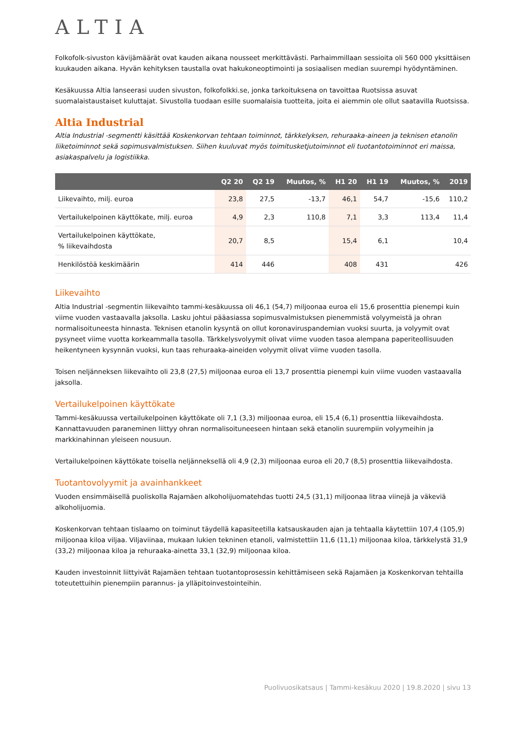ALTIA
Folkofolk-sivuston kävijämäärät ovat kauden aikana nousseet merkittävästi. Parhaimmillaan sessioita oli 560 000 yksittäisen kuukauden aikana. Hyvän kehityksen taustalla ovat hakukoneoptimointi ja sosiaalisen median suurempi hyödyntäminen.
Kesäkuussa Altia lanseerasi uuden sivuston, folkofolkki.se, jonka tarkoituksena on tavoittaa Ruotsissa asuvat suomalaistaustaiset kuluttajat. Sivustolla tuodaan esille suomalaisia tuotteita, joita ei aiemmin ole ollut saatavilla Ruotsissa.
Altia Industrial
Altia Industrial -segmentti käsittää Koskenkorvan tehtaan toiminnot, tärkkelyksen, rehuraaka-aineen ja teknisen etanolin liiketoiminnot sekä sopimusvalmistuksen. Siihen kuuluvat myös toimitusketjutoiminnot eli tuotantotoiminnot eri maissa, asiakaspalvelu ja logistiikka.
| | Q2 20 | Q2 19 | Muutos, % | H1 20 | H1 19 | Muutos, % | 2019 |
| --- | --- | --- | --- | --- | --- | --- | --- |
| Liikevaihto, milj. euroa | 23,8 | 27,5 | -13,7 | 46,1 | 54,7 | -15,6 | 110,2 |
| Vertailukelpoinen käyttökate, milj. euroa | 4,9 | 2,3 | 110,8 | 7,1 | 3,3 | 113,4 | 11,4 |
| Vertailukelpoinen käyttökate, % liikevaihdosta | 20,7 | 8,5 | | 15,4 | 6,1 | | 10,4 |
| Henkilöstöä keskimäärin | 414 | 446 | | 408 | 431 | | 426 |
Liikevaihto
Altia Industrial -segmentin liikevaihto tammi-kesäkuussa oli 46,1 (54,7) miljoonaa euroa eli 15,6 prosenttia pienempi kuin viime vuoden vastaavalla jaksolla. Lasku johtui pääasiassa sopimusvalmistuksen pienemmistä volyymeistä ja ohran normalisoituneesta hinnasta. Teknisen etanolin kysyntä on ollut koronaviruspandemian vuoksi suurta, ja volyymit ovat pysyneet viime vuotta korkeammalla tasolla. Tärkkelysvolyymit olivat viime vuoden tasoa alempana paperiteollisuuden heikentyneen kysynnän vuoksi, kun taas rehuraaka-aineiden volyymit olivat viime vuoden tasolla.
Toisen neljänneksen liikevaihto oli 23,8 (27,5) miljoonaa euroa eli 13,7 prosenttia pienempi kuin viime vuoden vastaavalla jaksolla.
Vertailukelpoinen käyttökate
Tammi-kesäkuussa vertailukelpoinen käyttökate oli 7,1 (3,3) miljoonaa euroa, eli 15,4 (6,1) prosenttia liikevaihdosta. Kannattavuuden paraneminen liittyy ohran normalisoituneeseen hintaan sekä etanolin suurempiin volyymeihin ja markkinahinnan yleiseen nousuun.
Vertailukelpoinen käyttökate toisella neljänneksellä oli 4,9 (2,3) miljoonaa euroa eli 20,7 (8,5) prosenttia liikevaihdosta.
Tuotantovolyymit ja avainhankkeet
Vuoden ensimmäisellä puoliskolla Rajamäen alkoholijuomatehdas tuotti 24,5 (31,1) miljoonaa litraa viinejä ja väkeviä alkoholijuomia.
Koskenkorvan tehtaan tislaamo on toiminut täydellä kapasiteetilla katsauskauden ajan ja tehtaalla käytettiin 107,4 (105,9) miljoonaa kiloa viljaa. Viljaviinaa, mukaan lukien tekninen etanoli, valmistettiin 11,6 (11,1) miljoonaa kiloa, tärkkelystä 31,9 (33,2) miljoonaa kiloa ja rehuraaka-ainetta 33,1 (32,9) miljoonaa kiloa.
Kauden investoinnit liittyivät Rajamäen tehtaan tuotantoprosessin kehittämiseen sekä Rajamäen ja Koskenkorvan tehtailla toteutettuihin pienempiin parannus- ja ylläpitoinvestointeihin.
Puolivuosikatsaus | Tammi-kesäkuu 2020 | 19.8.2020 | sivu 13